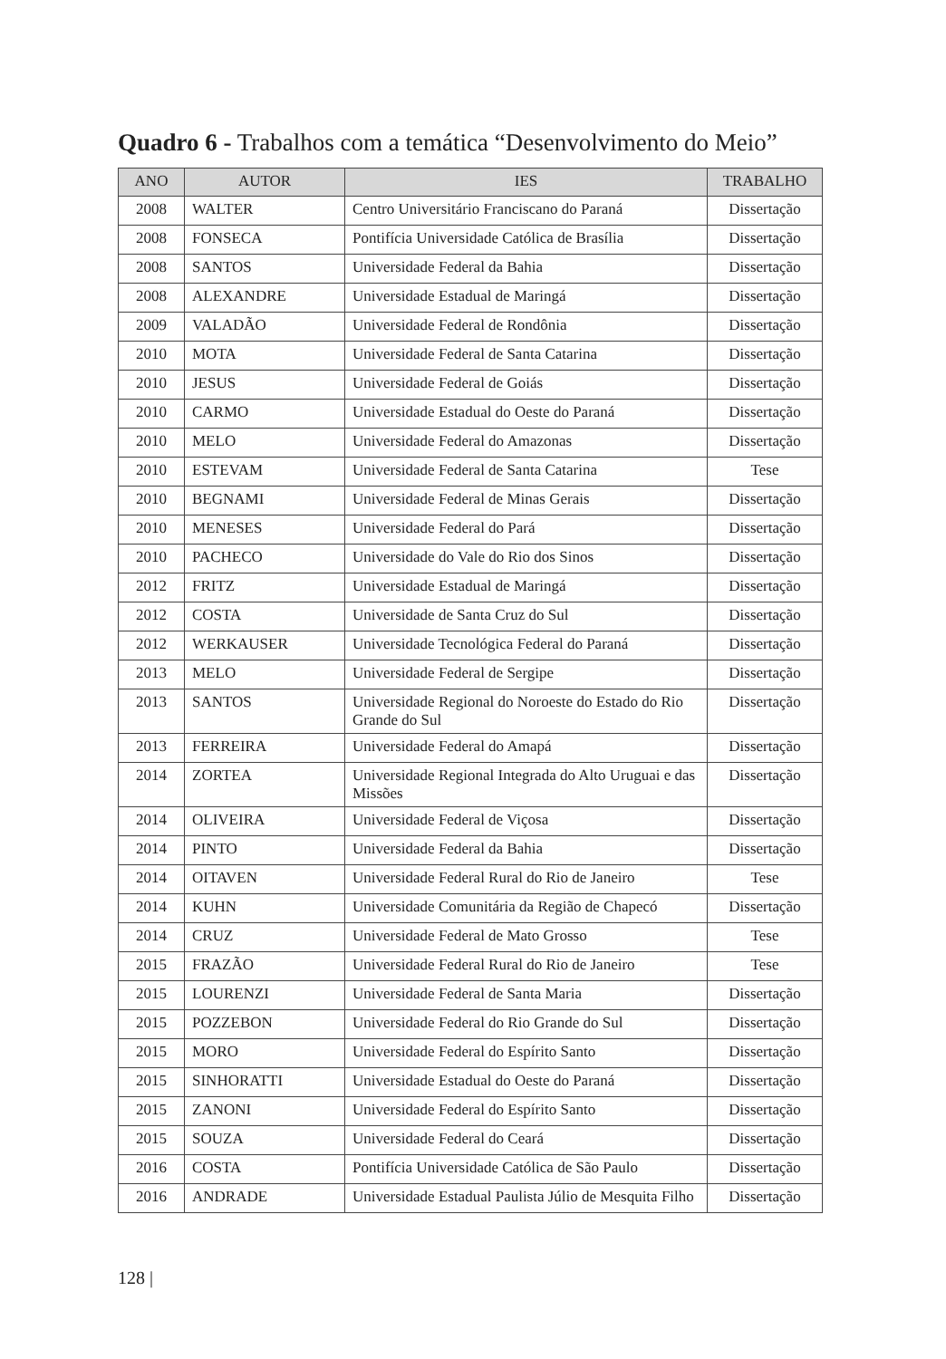Quadro 6 - Trabalhos com a temática “Desenvolvimento do Meio”
| ANO | AUTOR | IES | TRABALHO |
| --- | --- | --- | --- |
| 2008 | WALTER | Centro Universitário Franciscano do Paraná | Dissertação |
| 2008 | FONSECA | Pontifícia Universidade Católica de Brasília | Dissertação |
| 2008 | SANTOS | Universidade Federal da Bahia | Dissertação |
| 2008 | ALEXANDRE | Universidade Estadual de Maringá | Dissertação |
| 2009 | VALADÃO | Universidade Federal de Rondônia | Dissertação |
| 2010 | MOTA | Universidade Federal de Santa Catarina | Dissertação |
| 2010 | JESUS | Universidade Federal de Goiás | Dissertação |
| 2010 | CARMO | Universidade Estadual do Oeste do Paraná | Dissertação |
| 2010 | MELO | Universidade Federal do Amazonas | Dissertação |
| 2010 | ESTEVAM | Universidade Federal de Santa Catarina | Tese |
| 2010 | BEGNAMI | Universidade Federal de Minas Gerais | Dissertação |
| 2010 | MENESES | Universidade Federal do Pará | Dissertação |
| 2010 | PACHECO | Universidade do Vale do Rio dos Sinos | Dissertação |
| 2012 | FRITZ | Universidade Estadual de Maringá | Dissertação |
| 2012 | COSTA | Universidade de Santa Cruz do Sul | Dissertação |
| 2012 | WERKAUSER | Universidade Tecnológica Federal do Paraná | Dissertação |
| 2013 | MELO | Universidade Federal de Sergipe | Dissertação |
| 2013 | SANTOS | Universidade Regional do Noroeste do Estado do Rio Grande do Sul | Dissertação |
| 2013 | FERREIRA | Universidade Federal do Amapá | Dissertação |
| 2014 | ZORTEA | Universidade Regional Integrada do Alto Uruguai e das Missões | Dissertação |
| 2014 | OLIVEIRA | Universidade Federal de Viçosa | Dissertação |
| 2014 | PINTO | Universidade Federal da Bahia | Dissertação |
| 2014 | OITAVEN | Universidade Federal Rural do Rio de Janeiro | Tese |
| 2014 | KUHN | Universidade Comunitária da Região de Chapecó | Dissertação |
| 2014 | CRUZ | Universidade Federal de Mato Grosso | Tese |
| 2015 | FRAZÃO | Universidade Federal Rural do Rio de Janeiro | Tese |
| 2015 | LOURENZI | Universidade Federal de Santa Maria | Dissertação |
| 2015 | POZZEBON | Universidade Federal do Rio Grande do Sul | Dissertação |
| 2015 | MORO | Universidade Federal do Espírito Santo | Dissertação |
| 2015 | SINHORATTI | Universidade Estadual do Oeste do Paraná | Dissertação |
| 2015 | ZANONI | Universidade Federal do Espírito Santo | Dissertação |
| 2015 | SOUZA | Universidade Federal do Ceará | Dissertação |
| 2016 | COSTA | Pontifícia Universidade Católica de São Paulo | Dissertação |
| 2016 | ANDRADE | Universidade Estadual Paulista Júlio de Mesquita Filho | Dissertação |
128 |